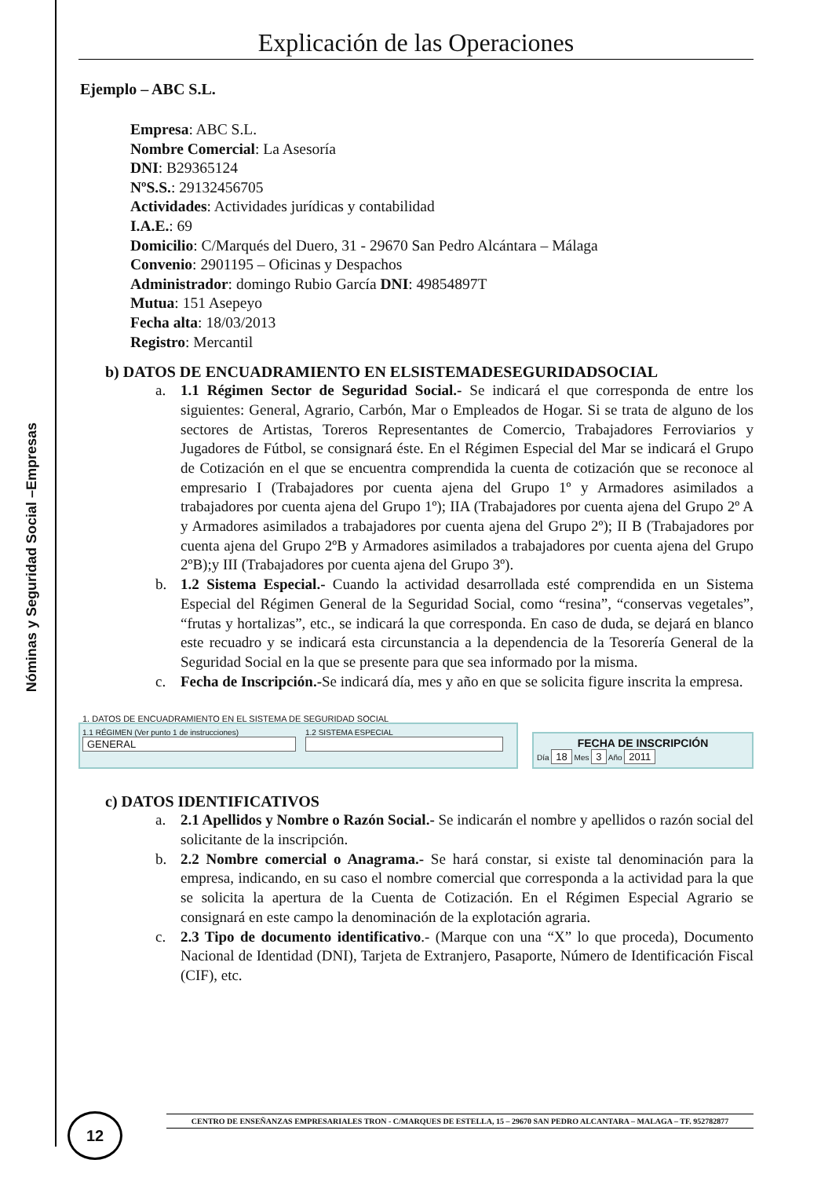Nóminas y Seguridad Social –Empresas
Explicación de las Operaciones
Ejemplo – ABC S.L.
Empresa: ABC S.L.
Nombre Comercial: La Asesoría
DNI: B29365124
NºS.S.: 29132456705
Actividades: Actividades jurídicas y contabilidad
I.A.E.: 69
Domicilio: C/Marqués del Duero, 31 - 29670 San Pedro Alcántara – Málaga
Convenio: 2901195 – Oficinas y Despachos
Administrador: domingo Rubio García DNI: 49854897T
Mutua: 151 Asepeyo
Fecha alta: 18/03/2013
Registro: Mercantil
b) DATOS DE ENCUADRAMIENTO EN ELSISTEMADESEGURIDADSOCIAL
a. 1.1 Régimen Sector de Seguridad Social.- Se indicará el que corresponda de entre los siguientes: General, Agrario, Carbón, Mar o Empleados de Hogar. Si se trata de alguno de los sectores de Artistas, Toreros Representantes de Comercio, Trabajadores Ferroviarios y Jugadores de Fútbol, se consignará éste. En el Régimen Especial del Mar se indicará el Grupo de Cotización en el que se encuentra comprendida la cuenta de cotización que se reconoce al empresario I (Trabajadores por cuenta ajena del Grupo 1º y Armadores asimilados a trabajadores por cuenta ajena del Grupo 1º); IIA (Trabajadores por cuenta ajena del Grupo 2º A y Armadores asimilados a trabajadores por cuenta ajena del Grupo 2º); II B (Trabajadores por cuenta ajena del Grupo 2ºB y Armadores asimilados a trabajadores por cuenta ajena del Grupo 2ºB);y III (Trabajadores por cuenta ajena del Grupo 3º).
b. 1.2 Sistema Especial.- Cuando la actividad desarrollada esté comprendida en un Sistema Especial del Régimen General de la Seguridad Social, como “resina”, “conservas vegetales”, “frutas y hortalizas”, etc., se indicará la que corresponda. En caso de duda, se dejará en blanco este recuadro y se indicará esta circunstancia a la dependencia de la Tesorería General de la Seguridad Social en la que se presente para que sea informado por la misma.
c. Fecha de Inscripción.-Se indicará día, mes y año en que se solicita figure inscrita la empresa.
1. DATOS DE ENCUADRAMIENTO EN EL SISTEMA DE SEGURIDAD SOCIAL
1.1 RÉGIMEN (Ver punto 1 de instrucciones)
GENERAL
1.2 SISTEMA ESPECIAL
FECHA DE INSCRIPCIÓN
Día 18 Mes 3 Año 2011
c) DATOS IDENTIFICATIVOS
a. 2.1 Apellidos y Nombre o Razón Social.- Se indicarán el nombre y apellidos o razón social del solicitante de la inscripción.
b. 2.2 Nombre comercial o Anagrama.- Se hará constar, si existe tal denominación para la empresa, indicando, en su caso el nombre comercial que corresponda a la actividad para la que se solicita la apertura de la Cuenta de Cotización. En el Régimen Especial Agrario se consignará en este campo la denominación de la explotación agraria.
c. 2.3 Tipo de documento identificativo.- (Marque con una “X” lo que proceda), Documento Nacional de Identidad (DNI), Tarjeta de Extranjero, Pasaporte, Número de Identificación Fiscal (CIF), etc.
12 CENTRO DE ENSEÑANZAS EMPRESARIALES TRON - C/MARQUES DE ESTELLA, 15 – 29670 SAN PEDRO ALCANTARA – MALAGA – TF. 952782877